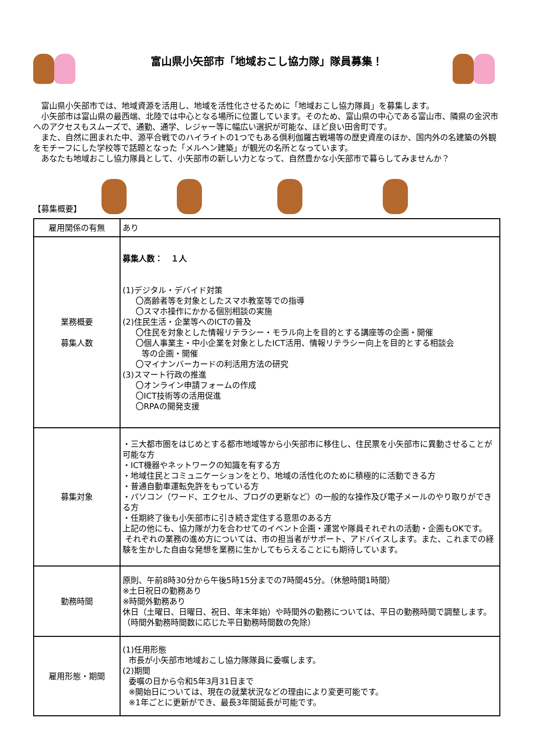富山県小矢部市「地域おこし協力隊」隊員募集！
富山県小矢部市では、地域資源を活用し、地域を活性化させるために「地域おこし協力隊員」を募集します。
小矢部市は富山県の最西端、北陸では中心となる場所に位置しています。そのため、富山県の中心である富山市、隣県の金沢市へのアクセスもスムーズで、通勤、通学、レジャー等に幅広い選択が可能な、ほど良い田舎町です。
また、自然に囲まれた中、源平合戦でのハイライトの1つでもある倶利伽羅古戦場等の歴史資産のほか、国内外の名建築の外観をモチーフにした学校等で話題となった「メルヘン建築」が観光の名所となっています。
あなたも地域おこし協力隊員として、小矢部市の新しい力となって、自然豊かな小矢部市で暮らしてみませんか？
【募集概要】
| 雇用関係の有無 | あり |
| 業務概要 募集人数 | 募集人数： １人 (1)デジタル・デバイド対策 〇高齢者等を対象としたスマホ教室等での指導 〇スマホ操作にかかる個別相談の実施 (2)住民生活・企業等へのICTの普及 〇住民を対象とした情報リテラシー・モラル向上を目的とする講座等の企画・開催 〇個人事業主・中小企業を対象としたICT活用、情報リテラシー向上を目的とする相談会 等の企画・開催 〇マイナンバーカードの利活用方法の研究 (3)スマート行政の推進 〇オンライン申請フォームの作成 〇ICT技術等の活用促進 〇RPAの開発支援 |
| 募集対象 | ・三大都市圏をはじめとする都市地域等から小矢部市に移住し、住民票を小矢部市に異動させることが可能な方 ・ICT機器やネットワークの知識を有する方 ・地域住民とコミュニケーションをとり、地域の活性化のために積極的に活動できる方 ・普通自動車運転免許をもっている方 ・パソコン（ワード、エクセル、ブログの更新など）の一般的な操作及び電子メールのやり取りができる方 ・任期終了後も小矢部市に引き続き定住する意思のある方 上記の他にも、協力隊が力を合わせてのイベント企画・運営や隊員それぞれの活動・企画もOKです。 それぞれの業務の進め方については、市の担当者がサポート、アドバイスします。また、これまでの経験を生かした自由な発想を業務に生かしてもらえることにも期待しています。 |
| 勤務時間 | 原則、午前8時30分から午後5時15分までの7時間45分。（休憩時間1時間） ※土日祝日の勤務あり ※時間外勤務あり 休日（土曜日、日曜日、祝日、年末年始）や時間外の勤務については、平日の勤務時間で調整します。（時間外勤務時間数に応じた平日勤務時間数の免除） |
| 雇用形態・期間 | (1)任用形態 市長が小矢部市地域おこし協力隊隊員に委嘱します。 (2)期間 委嘱の日から令和5年3月31日まで ※開始日については、現在の就業状況などの理由により変更可能です。 ※1年ごとに更新ができ、最長3年間延長が可能です。 |